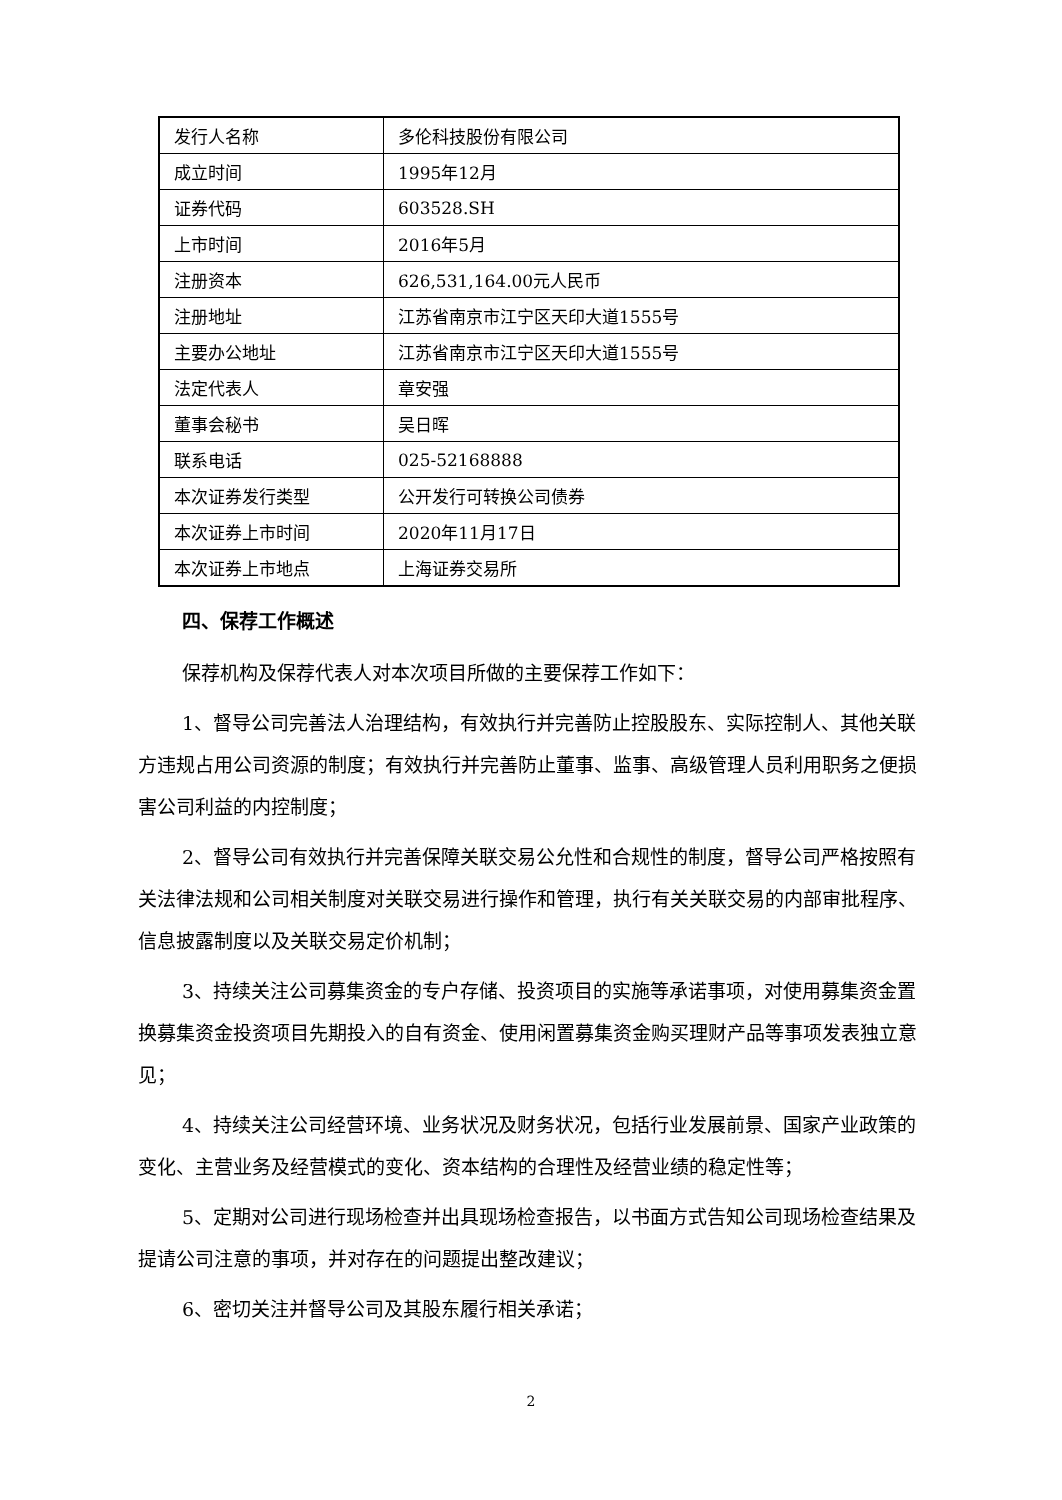| 发行人名称 | 多伦科技股份有限公司 |
| 成立时间 | 1995年12月 |
| 证券代码 | 603528.SH |
| 上市时间 | 2016年5月 |
| 注册资本 | 626,531,164.00元人民币 |
| 注册地址 | 江苏省南京市江宁区天印大道1555号 |
| 主要办公地址 | 江苏省南京市江宁区天印大道1555号 |
| 法定代表人 | 章安强 |
| 董事会秘书 | 吴日晖 |
| 联系电话 | 025-52168888 |
| 本次证券发行类型 | 公开发行可转换公司债券 |
| 本次证券上市时间 | 2020年11月17日 |
| 本次证券上市地点 | 上海证券交易所 |
四、保荐工作概述
保荐机构及保荐代表人对本次项目所做的主要保荐工作如下：
1、督导公司完善法人治理结构，有效执行并完善防止控股股东、实际控制人、其他关联方违规占用公司资源的制度；有效执行并完善防止董事、监事、高级管理人员利用职务之便损害公司利益的内控制度；
2、督导公司有效执行并完善保障关联交易公允性和合规性的制度，督导公司严格按照有关法律法规和公司相关制度对关联交易进行操作和管理，执行有关关联交易的内部审批程序、信息披露制度以及关联交易定价机制；
3、持续关注公司募集资金的专户存储、投资项目的实施等承诺事项，对使用募集资金置换募集资金投资项目先期投入的自有资金、使用闲置募集资金购买理财产品等事项发表独立意见；
4、持续关注公司经营环境、业务状况及财务状况，包括行业发展前景、国家产业政策的变化、主营业务及经营模式的变化、资本结构的合理性及经营业绩的稳定性等；
5、定期对公司进行现场检查并出具现场检查报告，以书面方式告知公司现场检查结果及提请公司注意的事项，并对存在的问题提出整改建议；
6、密切关注并督导公司及其股东履行相关承诺；
2